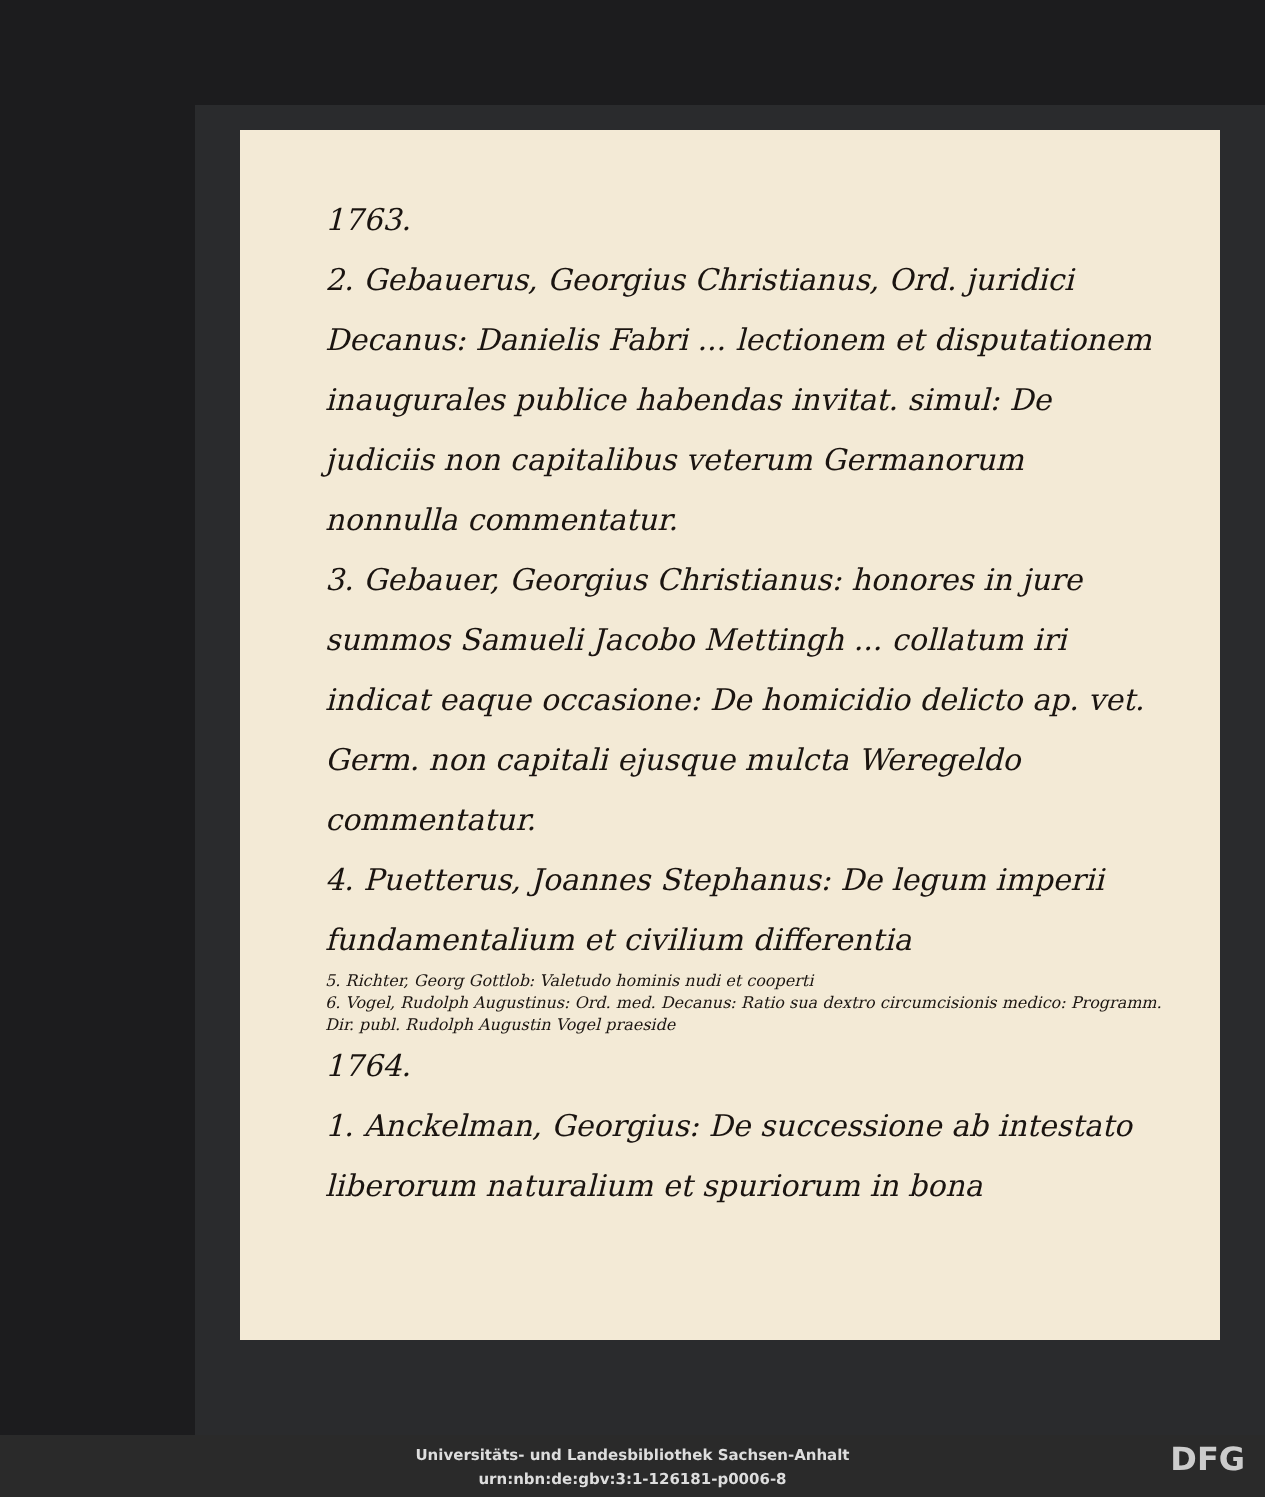1763.
2. Gebauerus, Georgius Christianus, Ord. juridici Decanus: Danielis Fabri ... lectionem et disputationem inaugurales publice habendas invitat. simul: De judiciis non capitalibus veterum Germanorum nonnulla commentatur.
3. Gebauer, Georgius Christianus: honores in jure summos Samueli Jacobo Mettingh ... collatum iri indicat eaque occasione: De homicidio delicto ap. vet. Germ. non capitali ejusque mulcta Weregeldo commentatur.
4. Puetterus, Joannes Stephanus: De legum imperii fundamentalium et civilium differentia
5. Richter, Georg Gottlob: Valetudo hominis nudi et cooperti
6. Vogel, Rudolph Augustinus: Ord. med. Decanus: Ratio sua dextro circumcisionis medico: Programm. Dir. publ. Rudolph Augustin Vogel praeside
1764.
1. Anckelman, Georgius: De successione ab intestato liberorum naturalium et spuriorum in bona
Universitäts- und Landesbibliothek Sachsen-Anhalt
urn:nbn:de:gbv:3:1-126181-p0006-8
DFG